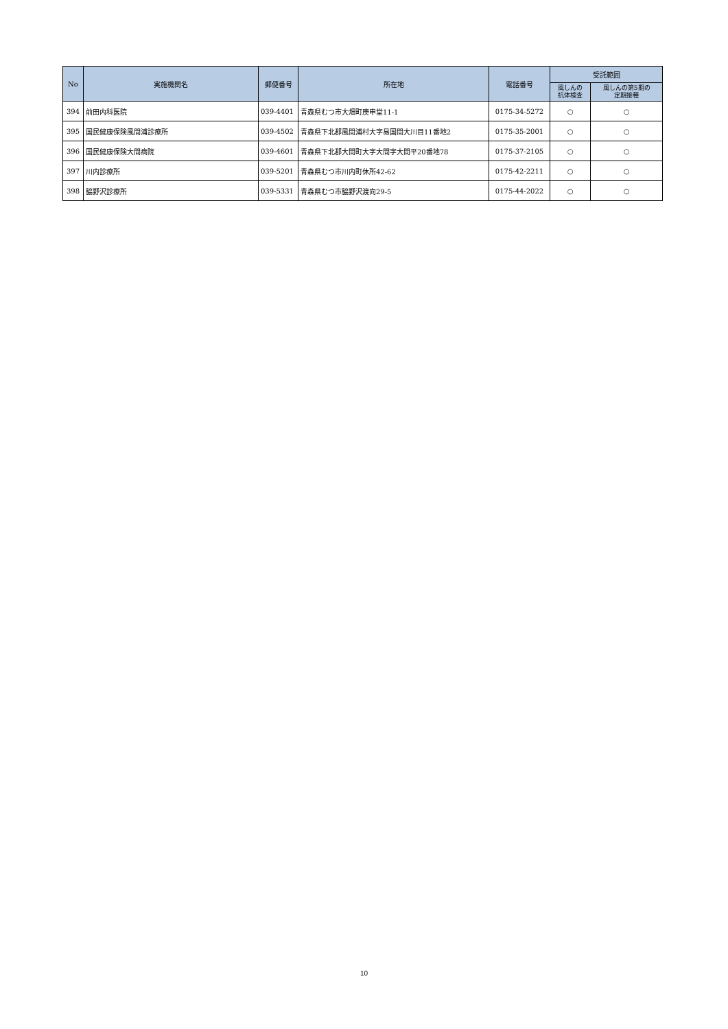| No | 実施機関名 | 郵便番号 | 所在地 | 電話番号 | 受託範囲 | |
| --- | --- | --- | --- | --- | --- | --- |
| | | | | | 風しんの 抗体検査 | 風しんの第5期の 定期接種 |
| 394 | 前田内科医院 | 039-4401 | 青森県むつ市大畑町庚申堂11-1 | 0175-34-5272 | ○ | ○ |
| 395 | 国民健康保険風間浦診療所 | 039-4502 | 青森県下北郡風間浦村大字易国間大川目11番地2 | 0175-35-2001 | ○ | ○ |
| 396 | 国民健康保険大間病院 | 039-4601 | 青森県下北郡大間町大字大間字大間平20番地78 | 0175-37-2105 | ○ | ○ |
| 397 | 川内診療所 | 039-5201 | 青森県むつ市川内町休所42-62 | 0175-42-2211 | ○ | ○ |
| 398 | 脇野沢診療所 | 039-5331 | 青森県むつ市脇野沢渡向29-5 | 0175-44-2022 | ○ | ○ |
10